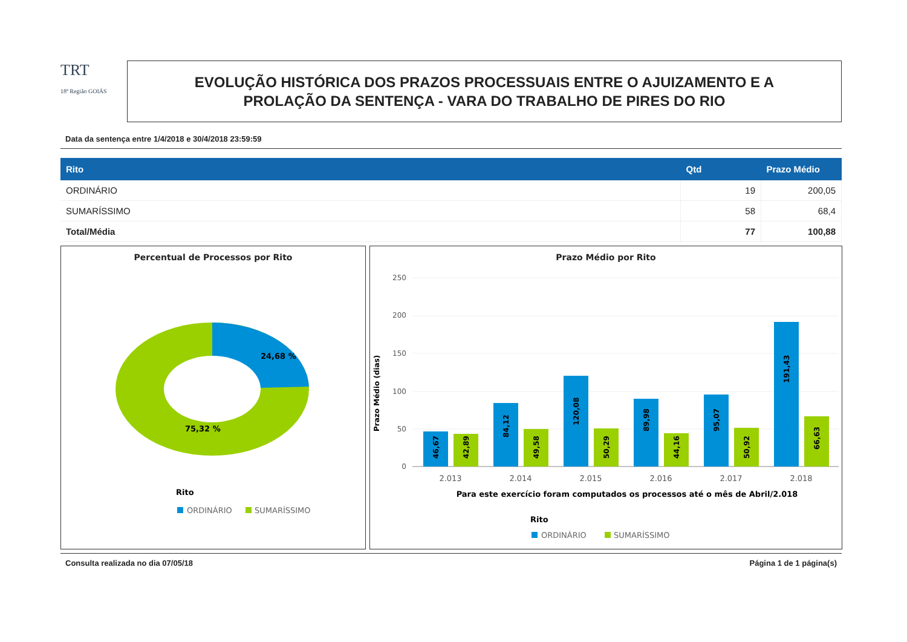TRT
18ª Região GOIÁS
EVOLUÇÃO HISTÓRICA DOS PRAZOS PROCESSUAIS ENTRE O AJUIZAMENTO E A
PROLAÇÃO DA SENTENÇA - VARA DO TRABALHO DE PIRES DO RIO
Data da sentença entre 1/4/2018 e 30/4/2018 23:59:59
| Rito | Qtd | Prazo Médio |
| --- | --- | --- |
| ORDINÁRIO | 19 | 200,05 |
| SUMARÍSSIMO | 58 | 68,4 |
| Total/Média | 77 | 100,88 |
Percentual de Processos por Rito
24,68 %
75,32 %
Rito
ORDINÁRIO
SUMARÍSSIMO
Prazo Médio por Rito
250
200
150
100
50
0
Prazo Médio (dias)
46,67
42,89
84,12
49,58
120,08
50,29
89,98
44,16
95,07
50,92
191,43
66,63
2.013
2.014
2.015
2.016
2.017
2.018
Para este exercício foram computados os processos até o mês de Abril/2.018
Rito
ORDINÁRIO
SUMARÍSSIMO
Consulta realizada no dia 07/05/18 Página 1 de 1 página(s)